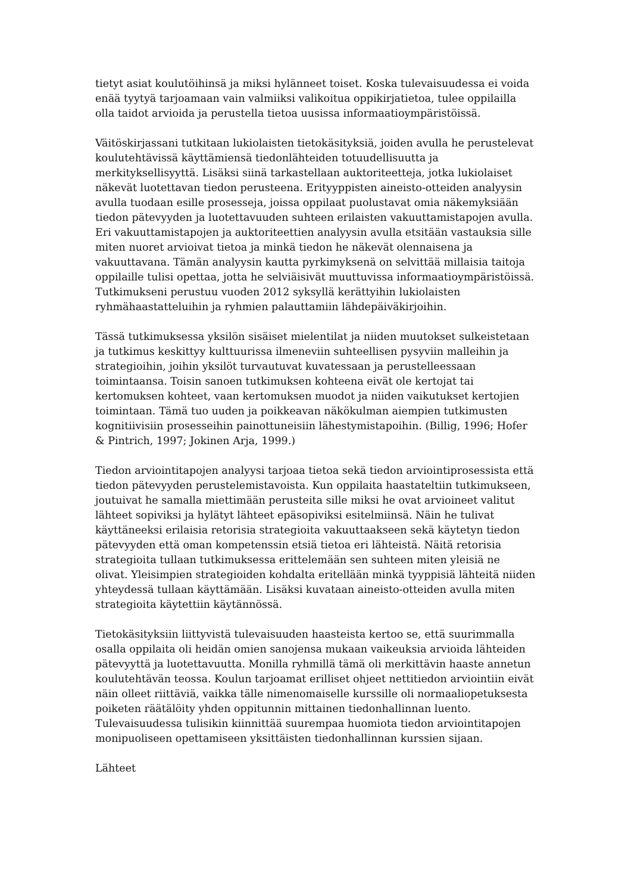tietyt asiat koulutöihinsä ja miksi hylänneet toiset. Koska tulevaisuudessa ei voida enää tyytyä tarjoamaan vain valmiiksi valikoitua oppikirjatietoa, tulee oppilailla olla taidot arvioida ja perustella tietoa uusissa informaatioympäristöissä.
Väitöskirjassani tutkitaan lukiolaisten tietokäsityksiä, joiden avulla he perustelevat koulutehtävissä käyttämiensä tiedonlähteiden totuudellisuutta ja merkityksellisyyttä. Lisäksi siinä tarkastellaan auktoriteetteja, jotka lukiolaiset näkevät luotettavan tiedon perusteena. Erityyppisten aineisto-otteiden analyysin avulla tuodaan esille prosesseja, joissa oppilaat puolustavat omia näkemyksiään tiedon pätevyyden ja luotettavuuden suhteen erilaisten vakuuttamistapojen avulla. Eri vakuuttamistapojen ja auktoriteettien analyysin avulla etsitään vastauksia sille miten nuoret arvioivat tietoa ja minkä tiedon he näkevät olennaisena ja vakuuttavana. Tämän analyysin kautta pyrkimyksenä on selvittää millaisia taitoja oppilaille tulisi opettaa, jotta he selviäisivät muuttuvissa informaatioympäristöissä. Tutkimukseni perustuu vuoden 2012 syksyllä kerättyihin lukiolaisten ryhmähaastatteluihin ja ryhmien palauttamiin lähdepäiväkirjoihin.
Tässä tutkimuksessa yksilön sisäiset mielentilat ja niiden muutokset sulkeistetaan ja tutkimus keskittyy kulttuurissa ilmeneviin suhteellisen pysyviin malleihin ja strategioihin, joihin yksilöt turvautuvat kuvatessaan ja perustelleessaan toimintaansa. Toisin sanoen tutkimuksen kohteena eivät ole kertojat tai kertomuksen kohteet, vaan kertomuksen muodot ja niiden vaikutukset kertojien toimintaan. Tämä tuo uuden ja poikkeavan näkökulman aiempien tutkimusten kognitiivisiin prosesseihin painottuneisiin lähestymistapoihin. (Billig, 1996; Hofer & Pintrich, 1997; Jokinen Arja, 1999.)
Tiedon arviointitapojen analyysi tarjoaa tietoa sekä tiedon arviointiprosessista että tiedon pätevyyden perustelemistavoista. Kun oppilaita haastateltiin tutkimukseen, joutuivat he samalla miettimään perusteita sille miksi he ovat arvioineet valitut lähteet sopiviksi ja hylätyt lähteet epäsopiviksi esitelmiinsä. Näin he tulivat käyttäneeksi erilaisia retorisia strategioita vakuuttaakseen sekä käytetyn tiedon pätevyyden että oman kompetenssin etsiä tietoa eri lähteistä. Näitä retorisia strategioita tullaan tutkimuksessa erittelemään sen suhteen miten yleisiä ne olivat. Yleisimpien strategioiden kohdalta eritellään minkä tyyppisiä lähteitä niiden yhteydessä tullaan käyttämään. Lisäksi kuvataan aineisto-otteiden avulla miten strategioita käytettiin käytännössä.
Tietokäsityksiin liittyvistä tulevaisuuden haasteista kertoo se, että suurimmalla osalla oppilaita oli heidän omien sanojensa mukaan vaikeuksia arvioida lähteiden pätevyyttä ja luotettavuutta. Monilla ryhmillä tämä oli merkittävin haaste annetun koulutehtävän teossa. Koulun tarjoamat erilliset ohjeet nettitiedon arviointiin eivät näin olleet riittäviä, vaikka tälle nimenomaiselle kurssille oli normaaliopetuksesta poiketen räätälöity yhden oppitunnin mittainen tiedonhallinnan luento. Tulevaisuudessa tulisikin kiinnittää suurempaa huomiota tiedon arviointitapojen monipuoliseen opettamiseen yksittäisten tiedonhallinnan kurssien sijaan.
Lähteet